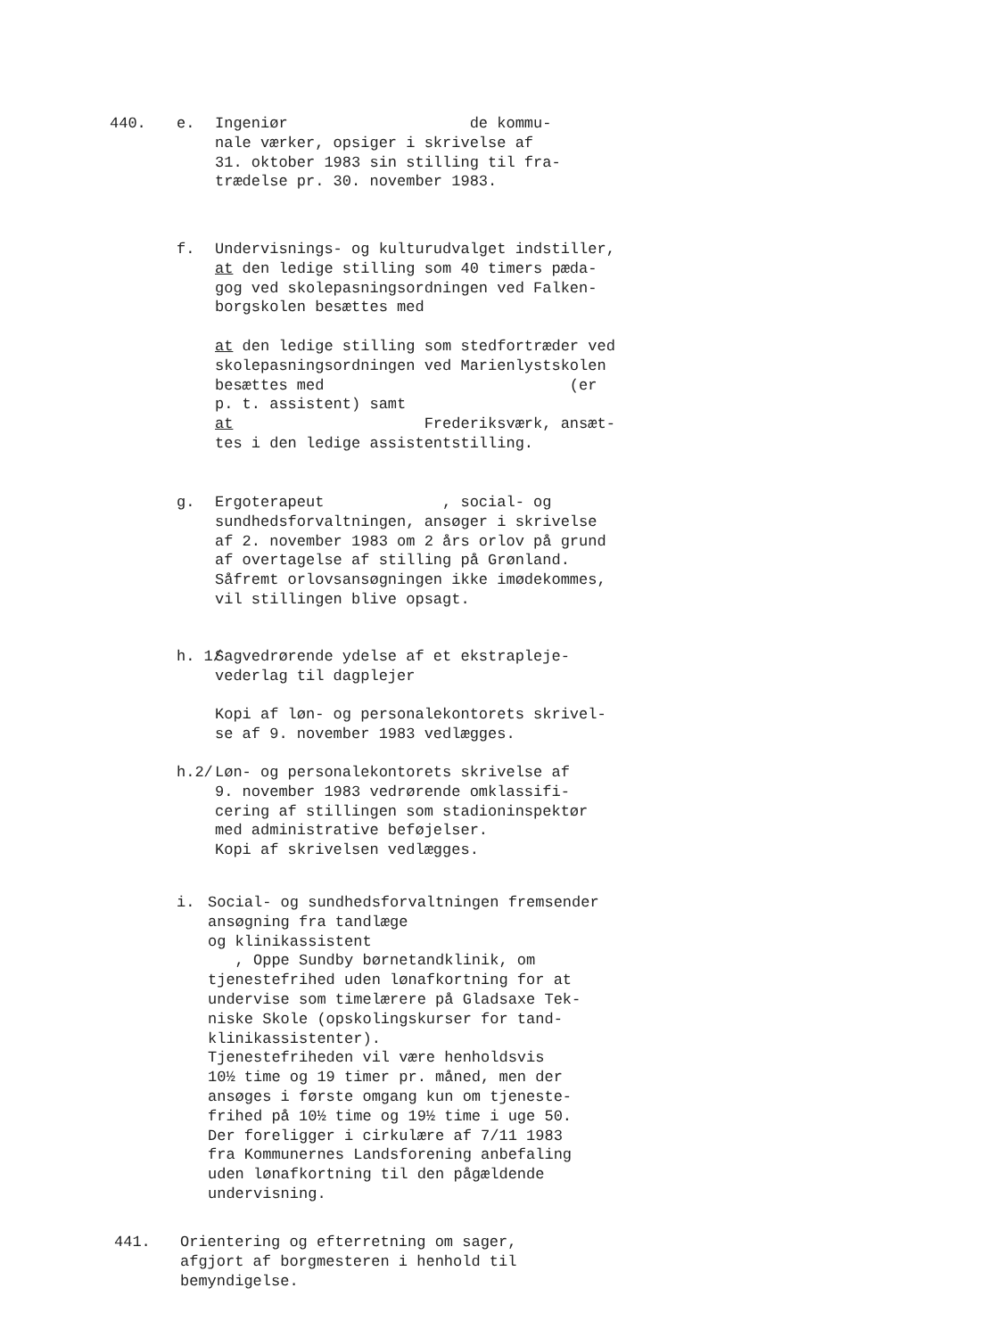440. e.
Ingeniør de kommu-
nale værker, opsiger i skrivelse af
31. oktober 1983 sin stilling til fra-
trædelse pr. 30. november 1983.
f.
Undervisnings- og kulturudvalget indstiller,
at den ledige stilling som 40 timers pæda-
gog ved skolepasningsordningen ved Falken-
borgskolen besættes med
at den ledige stilling som stedfortræder ved
skolepasningsordningen ved Marienlystskolen
besættes med (er
p. t. assistent) samt
at Frederiksværk, ansæt-
tes i den ledige assistentstilling.
g.
Ergoterapeut , social- og
sundhedsforvaltningen, ansøger i skrivelse
af 2. november 1983 om 2 års orlov på grund
af overtagelse af stilling på Grønland.
Såfremt orlovsansøgningen ikke imødekommes,
vil stillingen blive opsagt.
h. 1/
Sagvedrørende ydelse af et ekstrapleje-
vederlag til dagplejer
Kopi af løn- og personalekontorets skrivel-
se af 9. november 1983 vedlægges.
h.2/
Løn- og personalekontorets skrivelse af
9. november 1983 vedrørende omklassifi-
cering af stillingen som stadioninspektør
med administrative beføjelser.
Kopi af skrivelsen vedlægges.
i.
Social- og sundhedsforvaltningen fremsender
ansøgning fra tandlæge
og klinikassistent
, Oppe Sundby børnetandklinik, om
tjenestefrihed uden lønafkortning for at
undervise som timelærere på Gladsaxe Tek-
niske Skole (opskolingskurser for tand-
klinikassistenter).
Tjenestefriheden vil være henholdsvis
10½ time og 19 timer pr. måned, men der
ansøges i første omgang kun om tjeneste-
frihed på 10½ time og 19½ time i uge 50.
Der foreligger i cirkulære af 7/11 1983
fra Kommunernes Landsforening anbefaling
uden lønafkortning til den pågældende
undervisning.
441.
Orientering og efterretning om sager,
afgjort af borgmesteren i henhold til
bemyndigelse.